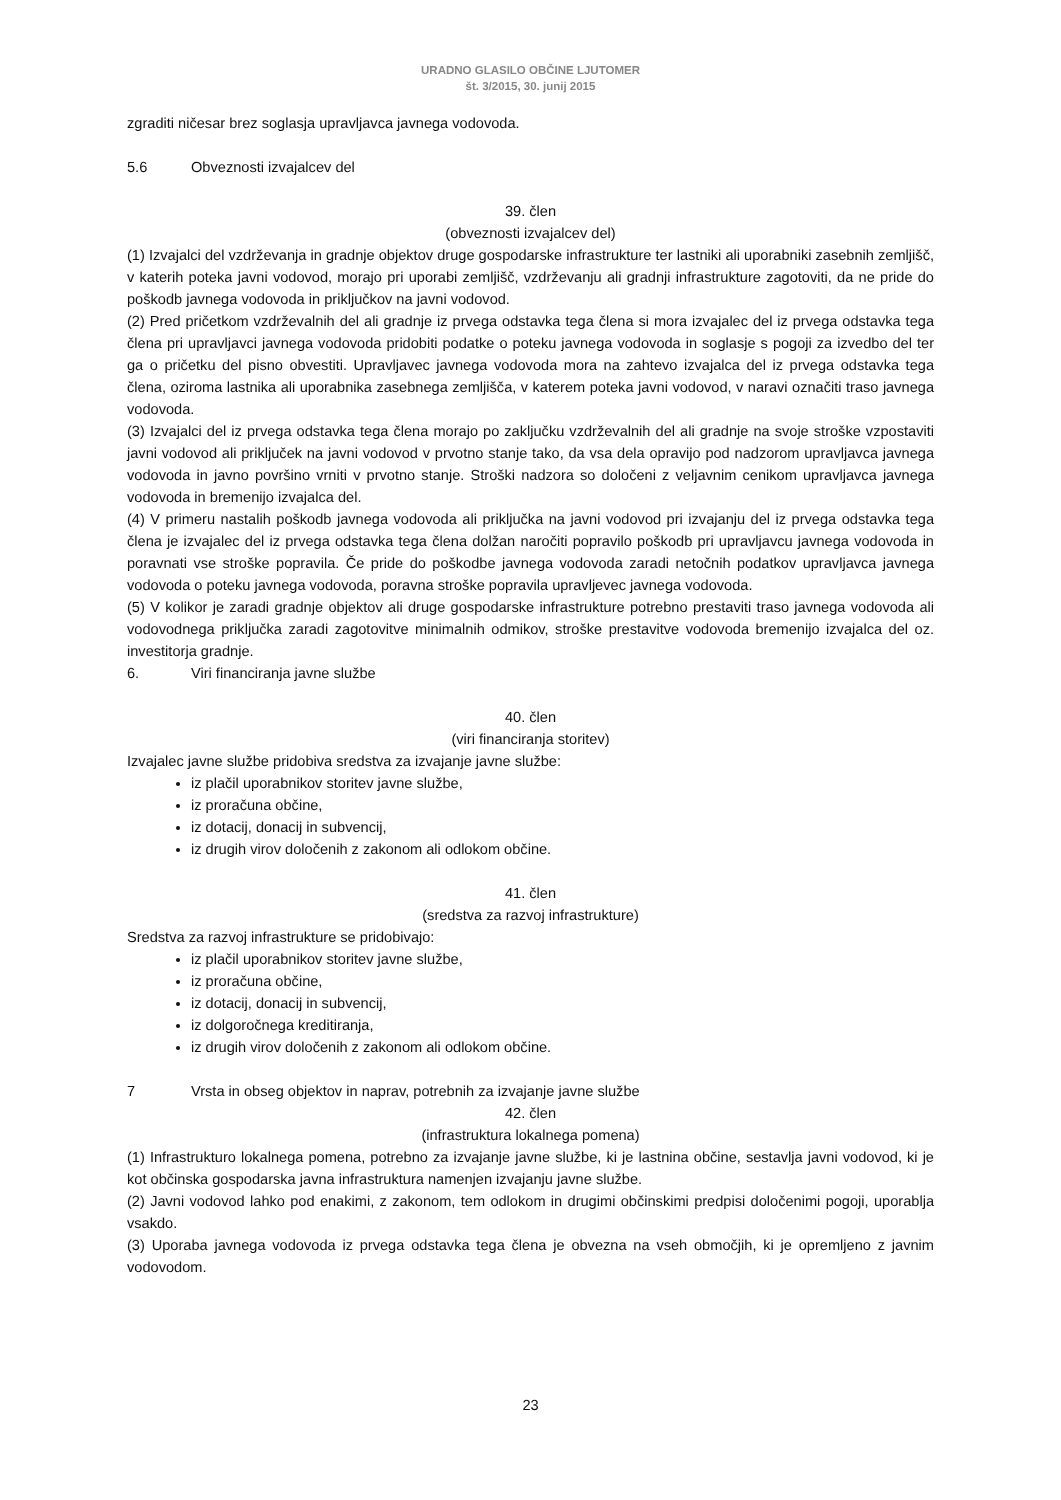URADNO GLASILO OBČINE LJUTOMER
št. 3/2015, 30. junij 2015
zgraditi ničesar brez soglasja upravljavca javnega vodovoda.
5.6 Obveznosti izvajalcev del
39. člen
(obveznosti izvajalcev del)
(1) Izvajalci del vzdrževanja in gradnje objektov druge gospodarske infrastrukture ter lastniki ali uporabniki zasebnih zemljišč, v katerih poteka javni vodovod, morajo pri uporabi zemljišč, vzdrževanju ali gradnji infrastrukture zagotoviti, da ne pride do poškodb javnega vodovoda in priključkov na javni vodovod.
(2) Pred pričetkom vzdrževalnih del ali gradnje iz prvega odstavka tega člena si mora izvajalec del iz prvega odstavka tega člena pri upravljavci javnega vodovoda pridobiti podatke o poteku javnega vodovoda in soglasje s pogoji za izvedbo del ter ga o pričetku del pisno obvestiti. Upravljavec javnega vodovoda mora na zahtevo izvajalca del iz prvega odstavka tega člena, oziroma lastnika ali uporabnika zasebnega zemljišča, v katerem poteka javni vodovod, v naravi označiti traso javnega vodovoda.
(3) Izvajalci del iz prvega odstavka tega člena morajo po zaključku vzdrževalnih del ali gradnje na svoje stroške vzpostaviti javni vodovod ali priključek na javni vodovod v prvotno stanje tako, da vsa dela opravijo pod nadzorom upravljavca javnega vodovoda in javno površino vrniti v prvotno stanje. Stroški nadzora so določeni z veljavnim cenikom upravljavca javnega vodovoda in bremenijo izvajalca del.
(4) V primeru nastalih poškodb javnega vodovoda ali priključka na javni vodovod pri izvajanju del iz prvega odstavka tega člena je izvajalec del iz prvega odstavka tega člena dolžan naročiti popravilo poškodb pri upravljavcu javnega vodovoda in poravnati vse stroške popravila. Če pride do poškodbe javnega vodovoda zaradi netočnih podatkov upravljavca javnega vodovoda o poteku javnega vodovoda, poravna stroške popravila upravljevec javnega vodovoda.
(5) V kolikor je zaradi gradnje objektov ali druge gospodarske infrastrukture potrebno prestaviti traso javnega vodovoda ali vodovodnega priključka zaradi zagotovitve minimalnih odmikov, stroške prestavitve vodovoda bremenijo izvajalca del oz. investitorja gradnje.
6. Viri financiranja javne službe
40. člen
(viri financiranja storitev)
Izvajalec javne službe pridobiva sredstva za izvajanje javne službe:
iz plačil uporabnikov storitev javne službe,
iz proračuna občine,
iz dotacij, donacij in subvencij,
iz drugih virov določenih z zakonom ali odlokom občine.
41. člen
(sredstva za razvoj infrastrukture)
Sredstva za razvoj infrastrukture se pridobivajo:
iz plačil uporabnikov storitev javne službe,
iz proračuna občine,
iz dotacij, donacij in subvencij,
iz dolgoročnega kreditiranja,
iz drugih virov določenih z zakonom ali odlokom občine.
7 Vrsta in obseg objektov in naprav, potrebnih za izvajanje javne službe
42. člen
(infrastruktura lokalnega pomena)
(1) Infrastrukturo lokalnega pomena, potrebno za izvajanje javne službe, ki je lastnina občine, sestavlja javni vodovod, ki je kot občinska gospodarska javna infrastruktura namenjen izvajanju javne službe.
(2) Javni vodovod lahko pod enakimi, z zakonom, tem odlokom in drugimi občinskimi predpisi določenimi pogoji, uporablja vsakdo.
(3) Uporaba javnega vodovoda iz prvega odstavka tega člena je obvezna na vseh območjih, ki je opremljeno z javnim vodovodom.
23